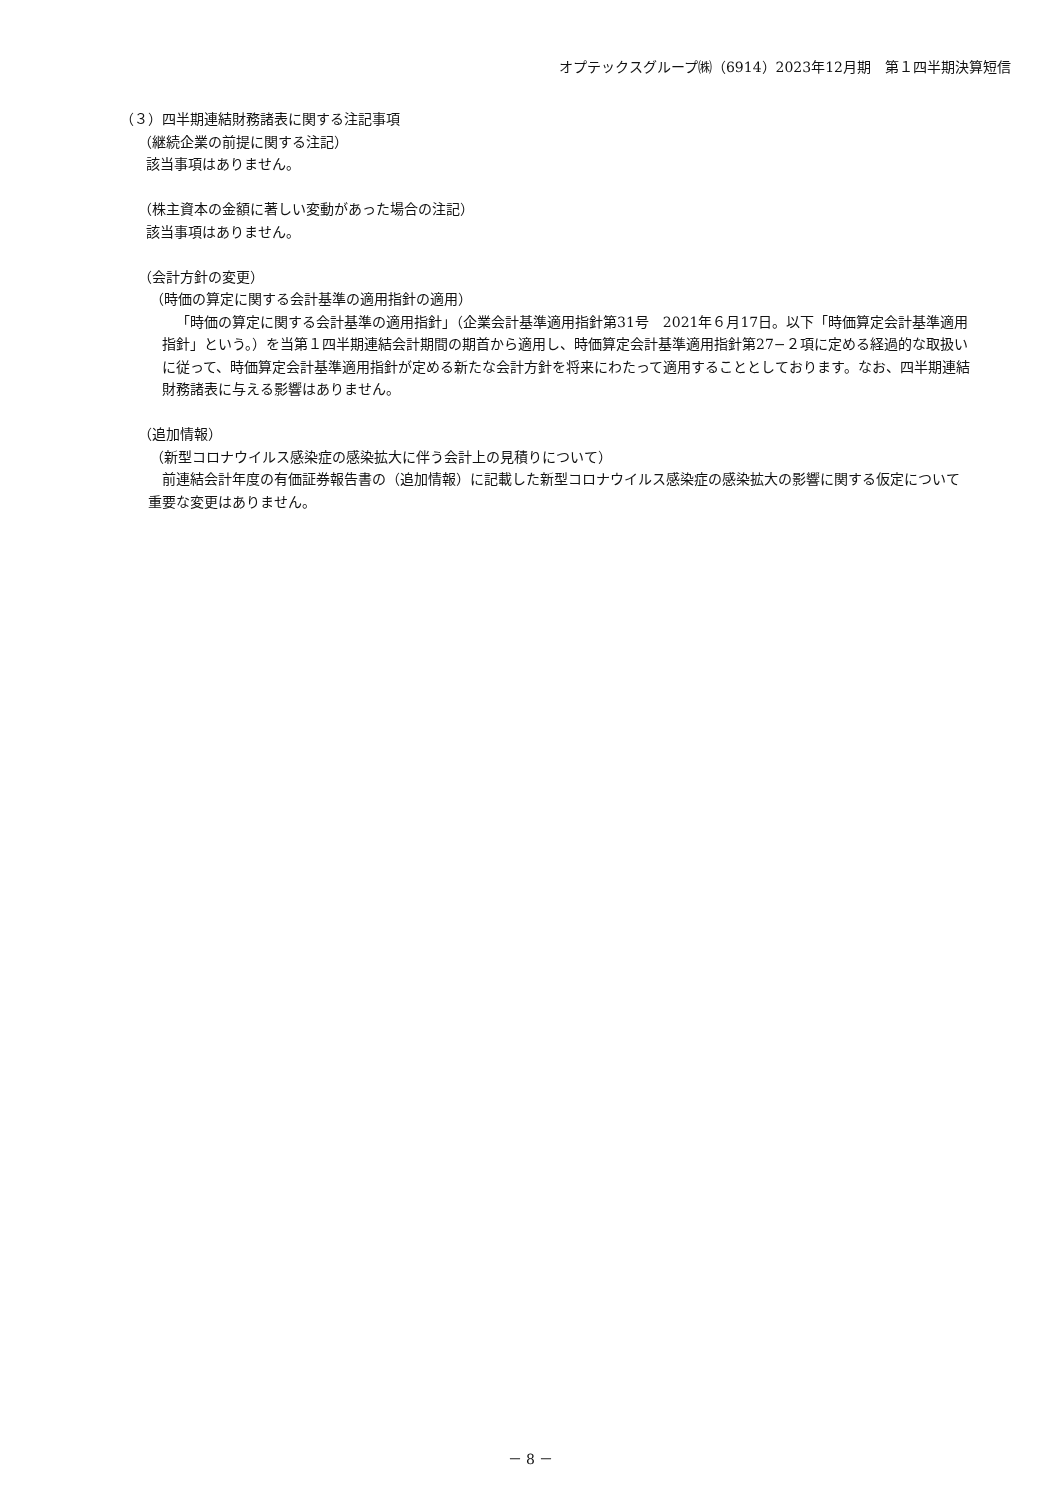オプテックスグループ㈱（6914）2023年12月期　第１四半期決算短信
（３）四半期連結財務諸表に関する注記事項
（継続企業の前提に関する注記）
該当事項はありません。
（株主資本の金額に著しい変動があった場合の注記）
該当事項はありません。
（会計方針の変更）
（時価の算定に関する会計基準の適用指針の適用）
「時価の算定に関する会計基準の適用指針」（企業会計基準適用指針第31号　2021年６月17日。以下「時価算定会計基準適用指針」という。）を当第１四半期連結会計期間の期首から適用し、時価算定会計基準適用指針第27−２項に定める経過的な取扱いに従って、時価算定会計基準適用指針が定める新たな会計方針を将来にわたって適用することとしております。なお、四半期連結財務諸表に与える影響はありません。
（追加情報）
（新型コロナウイルス感染症の感染拡大に伴う会計上の見積りについて）
前連結会計年度の有価証券報告書の（追加情報）に記載した新型コロナウイルス感染症の感染拡大の影響に関する仮定について重要な変更はありません。
－ 8 －